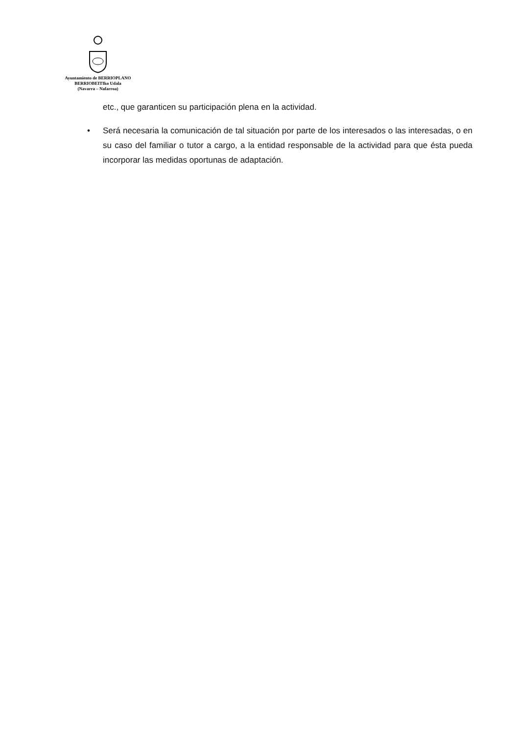Ayuntamiento de BERRIOPLANO
BERRIOBEITIko Udala
(Navarra – Nafarroa)
etc., que garanticen su participación plena en la actividad.
• Será necesaria la comunicación de tal situación por parte de los interesados o las interesadas, o en su caso del familiar o tutor a cargo, a la entidad responsable de la actividad para que ésta pueda incorporar las medidas oportunas de adaptación.